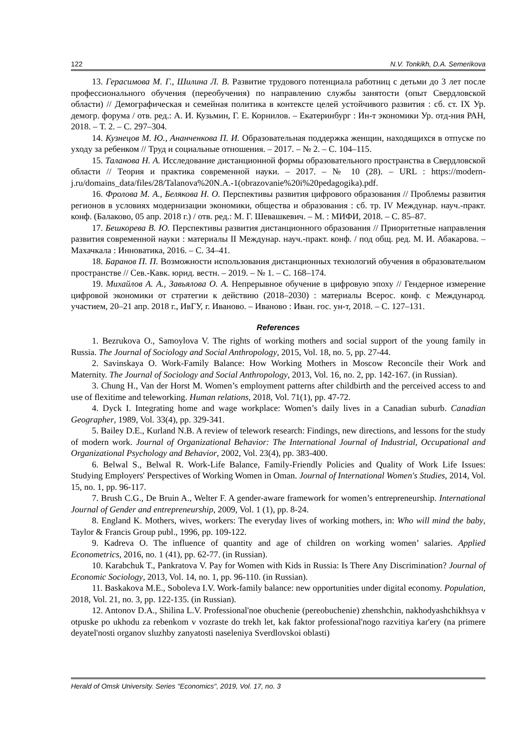122 N.V. Tonkikh, D.A. Semerikova
13. Герасимова М. Г., Шилина Л. В. Развитие трудового потенциала работниц с детьми до 3 лет после профессионального обучения (переобучения) по направлению службы занятости (опыт Свердловской области) // Демографическая и семейная политика в контексте целей устойчивого развития : сб. ст. IX Ур. демогр. форума / отв. ред.: А. И. Кузьмин, Г. Е. Корнилов. – Екатеринбург : Ин-т экономики Ур. отд-ния РАН, 2018. – Т. 2. – С. 297–304.
14. Кузнецов М. Ю., Ананченкова П. И. Образовательная поддержка женщин, находящихся в отпуске по уходу за ребенком // Труд и социальные отношения. – 2017. – № 2. – С. 104–115.
15. Таланова Н. А. Исследование дистанционной формы образовательного пространства в Свердловской области // Теория и практика современной науки. – 2017. – № 10 (28). – URL : https://modern-j.ru/domains_data/files/28/Talanova%20N.A.-1(obrazovanie%20i%20pedagogika).pdf.
16. Фролова М. А., Белякова Н. О. Перспективы развития цифрового образования // Проблемы развития регионов в условиях модернизации экономики, общества и образования : сб. тр. IV Междунар. науч.-практ. конф. (Балаково, 05 апр. 2018 г.) / отв. ред.: М. Г. Шевашкевич. – М. : МИФИ, 2018. – С. 85–87.
17. Бешкорева В. Ю. Перспективы развития дистанционного образования // Приоритетные направления развития современной науки : материалы II Междунар. науч.-практ. конф. / под общ. ред. М. И. Абакарова. – Махачкала : Инноватика, 2016. – С. 34–41.
18. Баранов П. П. Возможности использования дистанционных технологий обучения в образовательном пространстве // Сев.-Кавк. юрид. вестн. – 2019. – № 1. – С. 168–174.
19. Михайлов А. А., Завьялова О. А. Непрерывное обучение в цифровую эпоху // Гендерное измерение цифровой экономики от стратегии к действию (2018–2030) : материалы Всерос. конф. с Международ. участием, 20–21 апр. 2018 г., ИвГУ, г. Иваново. – Иваново : Иван. гос. ун-т, 2018. – С. 127–131.
References
1. Bezrukova O., Samoylova V. The rights of working mothers and social support of the young family in Russia. The Journal of Sociology and Social Anthropology, 2015, Vol. 18, no. 5, pp. 27-44.
2. Savinskaya O. Work-Family Balance: How Working Mothers in Moscow Reconcile their Work and Maternity. The Journal of Sociology and Social Anthropology, 2013, Vol. 16, no. 2, pp. 142-167. (in Russian).
3. Chung H., Van der Horst M. Women’s employment patterns after childbirth and the perceived access to and use of flexitime and teleworking. Human relations, 2018, Vol. 71(1), pp. 47-72.
4. Dyck I. Integrating home and wage workplace: Women’s daily lives in a Canadian suburb. Canadian Geographer, 1989, Vol. 33(4), pp. 329-341.
5. Bailey D.E., Kurland N.B. A review of telework research: Findings, new directions, and lessons for the study of modern work. Journal of Organizational Behavior: The International Journal of Industrial, Occupational and Organizational Psychology and Behavior, 2002, Vol. 23(4), pp. 383-400.
6. Belwal S., Belwal R. Work-Life Balance, Family-Friendly Policies and Quality of Work Life Issues: Studying Employers' Perspectives of Working Women in Oman. Journal of International Women's Studies, 2014, Vol. 15, no. 1, pp. 96-117.
7. Brush C.G., De Bruin A., Welter F. A gender-aware framework for women’s entrepreneurship. International Journal of Gender and entrepreneurship, 2009, Vol. 1 (1), pp. 8-24.
8. England K. Mothers, wives, workers: The everyday lives of working mothers, in: Who will mind the baby, Taylor & Francis Group publ., 1996, pp. 109-122.
9. Kadreva O. The influence of quantity and age of children on working women’ salaries. Applied Econometrics, 2016, no. 1 (41), pp. 62-77. (in Russian).
10. Karabchuk T., Pankratova V. Pay for Women with Kids in Russia: Is There Any Discrimination? Journal of Economic Sociology, 2013, Vol. 14, no. 1, pp. 96-110. (in Russian).
11. Baskakova M.E., Soboleva I.V. Work-family balance: new opportunities under digital economy. Population, 2018, Vol. 21, no. 3, pp. 122-135. (in Russian).
12. Antonov D.A., Shilina L.V. Professional'noe obuchenie (pereobuchenie) zhenshchin, nakhodyashchikhsya v otpuske po ukhodu za rebenkom v vozraste do trekh let, kak faktor professional'nogo razvitiya kar'ery (na primere deyatel'nosti organov sluzhby zanyatosti naseleniya Sverdlovskoi oblasti)
Herald of Omsk University. Series "Economics", 2019, Vol. 17, no. 3